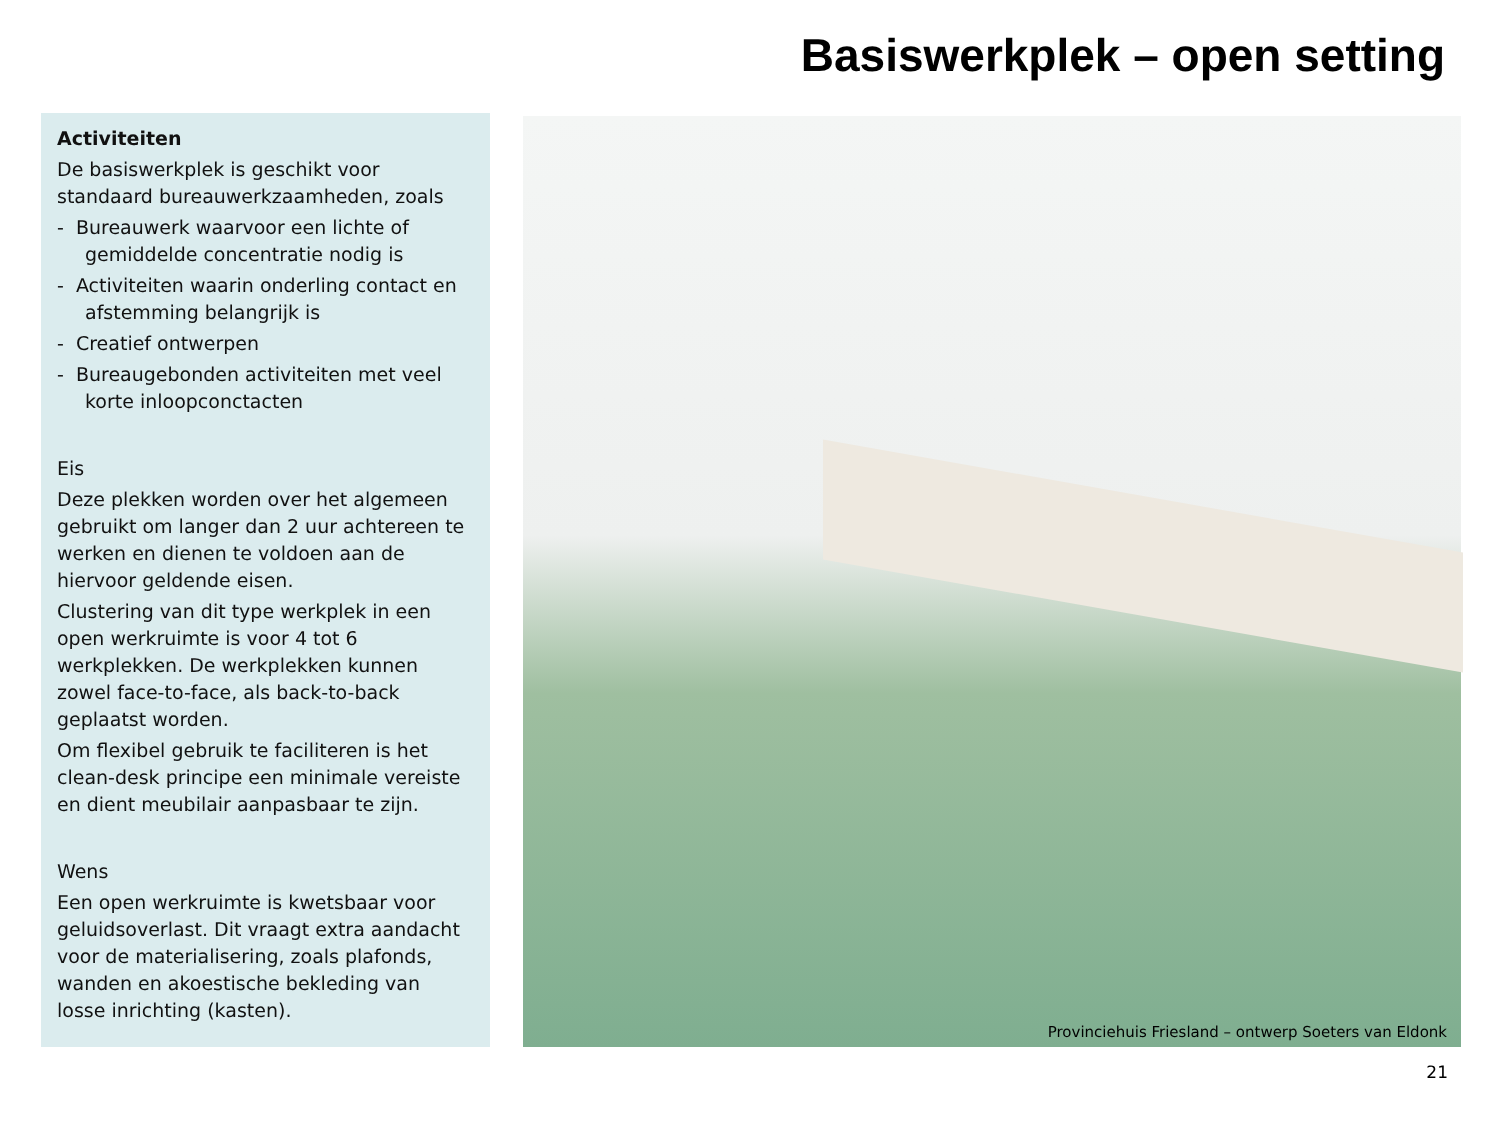Basiswerkplek – open setting
Activiteiten
De basiswerkplek is geschikt voor standaard bureauwerkzaamheden, zoals
- Bureauwerk waarvoor een lichte of gemiddelde concentratie nodig is
- Activiteiten waarin onderling contact en afstemming belangrijk is
- Creatief ontwerpen
- Bureaugebonden activiteiten met veel korte inloopconctacten
Eis
Deze plekken worden over het algemeen gebruikt om langer dan 2 uur achtereen te werken en dienen te voldoen aan de hiervoor geldende eisen.
Clustering van dit type werkplek in een open werkruimte is voor 4 tot 6 werkplekken. De werkplekken kunnen zowel face-to-face, als back-to-back geplaatst worden.
Om flexibel gebruik te faciliteren is het clean-desk principe een minimale vereiste en dient meubilair aanpasbaar te zijn.
Wens
Een open werkruimte is kwetsbaar voor geluidsoverlast. Dit vraagt extra aandacht voor de materialisering, zoals plafonds, wanden en akoestische bekleding van losse inrichting (kasten).
Provinciehuis Friesland – ontwerp Soeters van Eldonk
21